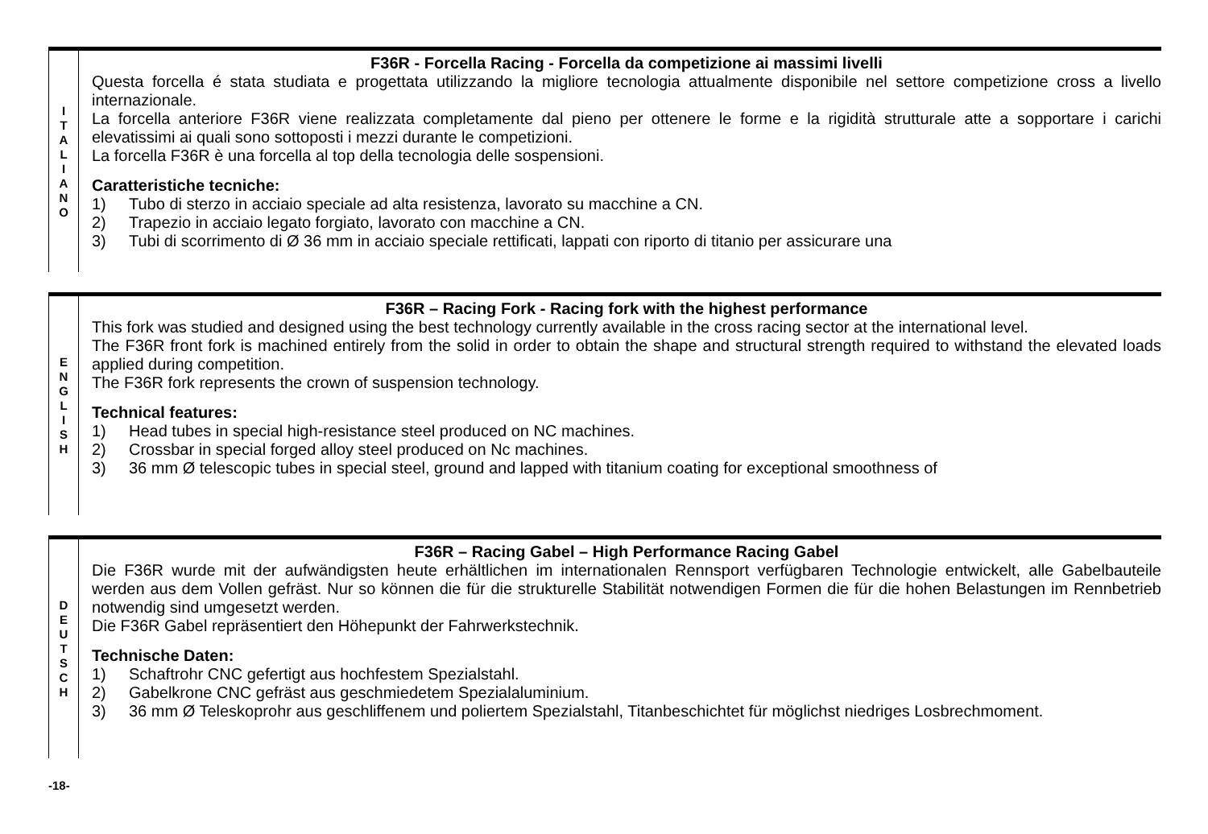I
T
A
L
I
A
N
O
F36R - Forcella Racing - Forcella da competizione ai massimi livelli
Questa forcella é stata studiata e progettata utilizzando la migliore tecnologia attualmente disponibile nel settore competizione cross a livello internazionale.
La forcella anteriore F36R viene realizzata completamente dal pieno per ottenere le forme e la rigidità strutturale atte a sopportare i carichi elevatissimi ai quali sono sottoposti i mezzi durante le competizioni.
La forcella F36R è una forcella al top della tecnologia delle sospensioni.
Caratteristiche tecniche:
1) Tubo di sterzo in acciaio speciale ad alta resistenza, lavorato su macchine a CN.
2) Trapezio in acciaio legato forgiato, lavorato con macchine a CN.
3) Tubi di scorrimento di Ø 36 mm in acciaio speciale rettificati, lappati con riporto di titanio per assicurare una
E
N
G
L
I
S
H
F36R – Racing Fork - Racing fork with the highest performance
This fork was studied and designed using the best technology currently available in the cross racing sector at the international level.
The F36R front fork is machined entirely from the solid in order to obtain the shape and structural strength required to withstand the elevated loads applied during competition.
The F36R fork represents the crown of suspension technology.
Technical features:
1) Head tubes in special high-resistance steel produced on NC machines.
2) Crossbar in special forged alloy steel produced on Nc machines.
3) 36 mm Ø telescopic tubes in special steel, ground and lapped with titanium coating for exceptional smoothness of
D
E
U
T
S
C
H
F36R – Racing Gabel – High Performance Racing Gabel
Die F36R wurde mit der aufwändigsten heute erhältlichen im internationalen Rennsport verfügbaren Technologie entwickelt, alle Gabelbauteile werden aus dem Vollen gefräst. Nur so können die für die strukturelle Stabilität notwendigen Formen die für die hohen Belastungen im Rennbetrieb notwendig sind umgesetzt werden.
Die F36R Gabel repräsentiert den Höhepunkt der Fahrwerkstechnik.
Technische Daten:
1) Schaftrohr CNC gefertigt aus hochfestem Spezialstahl.
2) Gabelkrone CNC gefräst aus geschmiedetem Spezialaluminium.
3) 36 mm Ø Teleskoprohr aus geschliffenem und poliertem Spezialstahl, Titanbeschichtet für möglichst niedriges Losbrechmoment.
-18-